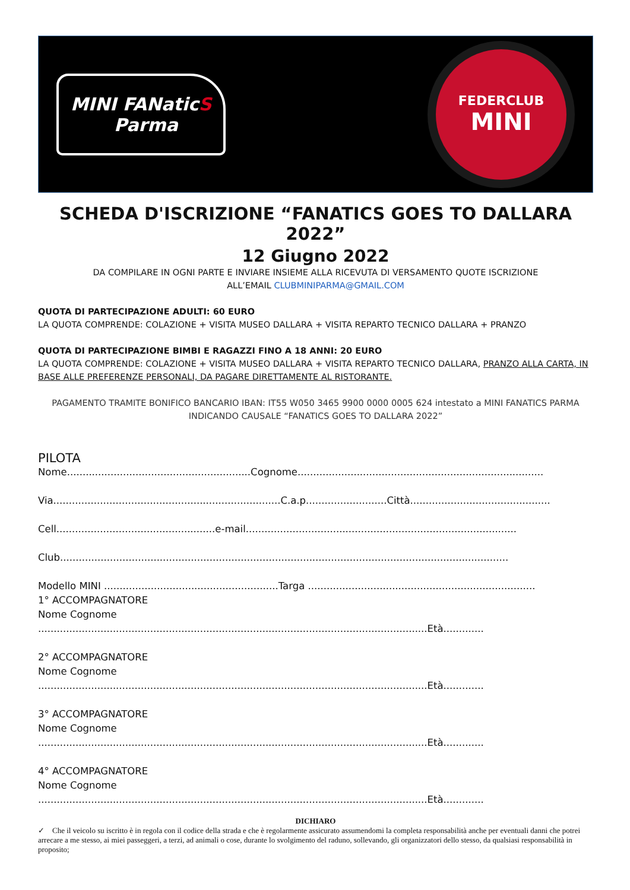MINI FANaticS
Parma
FEDERCLUB
MINI
SCHEDA D'ISCRIZIONE “FANATICS GOES TO DALLARA 2022”
12 Giugno 2022
DA COMPILARE IN OGNI PARTE E INVIARE INSIEME ALLA RICEVUTA DI VERSAMENTO QUOTE ISCRIZIONE
ALL’EMAIL CLUBMINIPARMA@GMAIL.COM
QUOTA DI PARTECIPAZIONE ADULTI: 60 EURO
LA QUOTA COMPRENDE: COLAZIONE + VISITA MUSEO DALLARA + VISITA REPARTO TECNICO DALLARA + PRANZO
QUOTA DI PARTECIPAZIONE BIMBI E RAGAZZI FINO A 18 ANNI: 20 EURO
LA QUOTA COMPRENDE: COLAZIONE + VISITA MUSEO DALLARA + VISITA REPARTO TECNICO DALLARA, PRANZO ALLA CARTA, IN BASE ALLE PREFERENZE PERSONALI, DA PAGARE DIRETTAMENTE AL RISTORANTE.
PAGAMENTO TRAMITE BONIFICO BANCARIO IBAN: IT55 W050 3465 9900 0000 0005 624 intestato a MINI FANATICS PARMA
INDICANDO CAUSALE “FANATICS GOES TO DALLARA 2022”
PILOTA
Nome...........................................................Cognome...............................................................................
Via.........................................................................C.a.p..........................Città.............................................
Cell...................................................e-mail.......................................................................................
Club................................................................................................................................................
Modello MINI ........................................................Targa .........................................................................
1° ACCOMPAGNATORE
Nome Cognome
.............................................................................................................................Età.............
2° ACCOMPAGNATORE
Nome Cognome
.............................................................................................................................Età.............
3° ACCOMPAGNATORE
Nome Cognome
.............................................................................................................................Età.............
4° ACCOMPAGNATORE
Nome Cognome
.............................................................................................................................Età.............
DICHIARO
✓ Che il veicolo su iscritto è in regola con il codice della strada e che è regolarmente assicurato assumendomi la completa responsabilità anche per eventuali danni che potrei arrecare a me stesso, ai miei passeggeri, a terzi, ad animali o cose, durante lo svolgimento del raduno, sollevando, gli organizzatori dello stesso, da qualsiasi responsabilità in proposito;